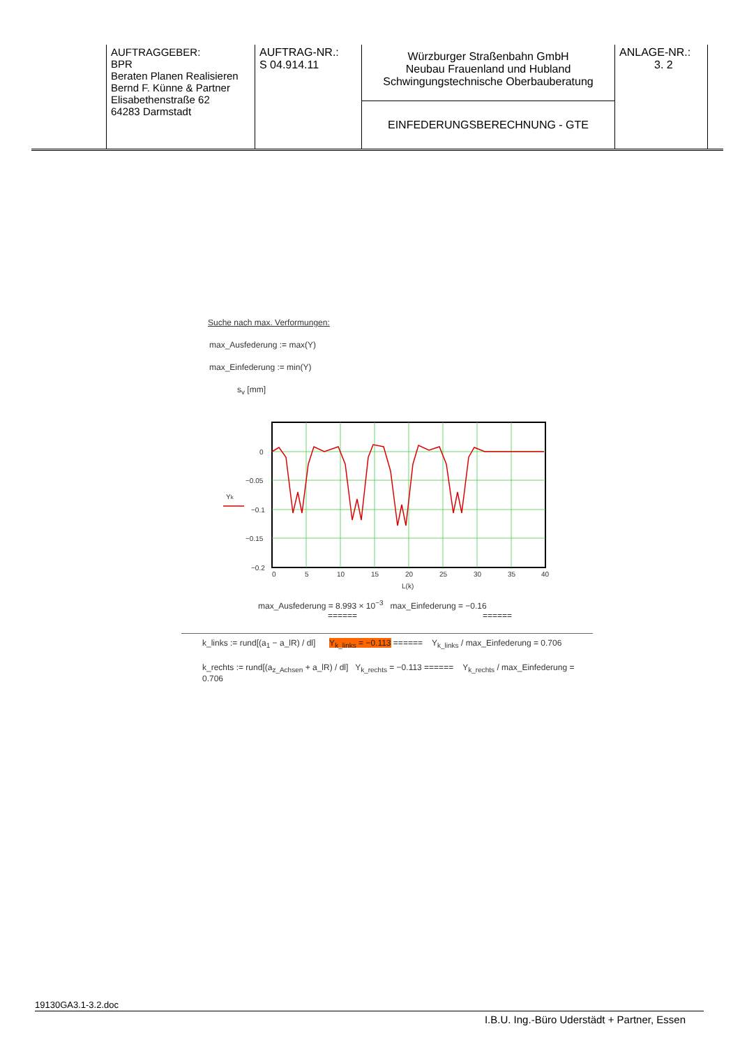| | AUFTRAGGEBER: BPR Beraten Planen Realisieren Bernd F. Künne & Partner Elisabethenstraße 62 64283 Darmstadt | AUFTRAG-NR.: S 04.914.11 | Würzburger Straßenbahn GmbH Neubau Frauenland und Hubland Schwingungstechnische Oberbauberatung | ANLAGE-NR.: 3. 2 | |
| | | | EINFEDERUNGSBERECHNUNG - GTE | | |
Suche nach max. Verformungen:
max_Ausfederung := max(Y)
max_Einfederung := min(Y)
s<sub>v</sub> [mm]
0
−0.05
−0.1
−0.15
−0.2
0
5
10
15
20
25
30
35
40
L(k)
Yk
max_Ausfederung = 8.993 × 10<sup>−3</sup> max_Einfederung = −0.16
====== ======
k_links := rund[(a<sub>1</sub> − a_lR) / dl] Y<sub>k_links</sub> = −0.113 ====== Y<sub>k_links</sub> / max_Einfederung = 0.706
k_rechts := rund[(a<sub>z_Achsen</sub> + a_lR) / dl] Y<sub>k_rechts</sub> = −0.113 ====== Y<sub>k_rechts</sub> / max_Einfederung = 0.706
19130GA3.1-3.2.doc
I.B.U. Ing.-Büro Uderstädt + Partner, Essen